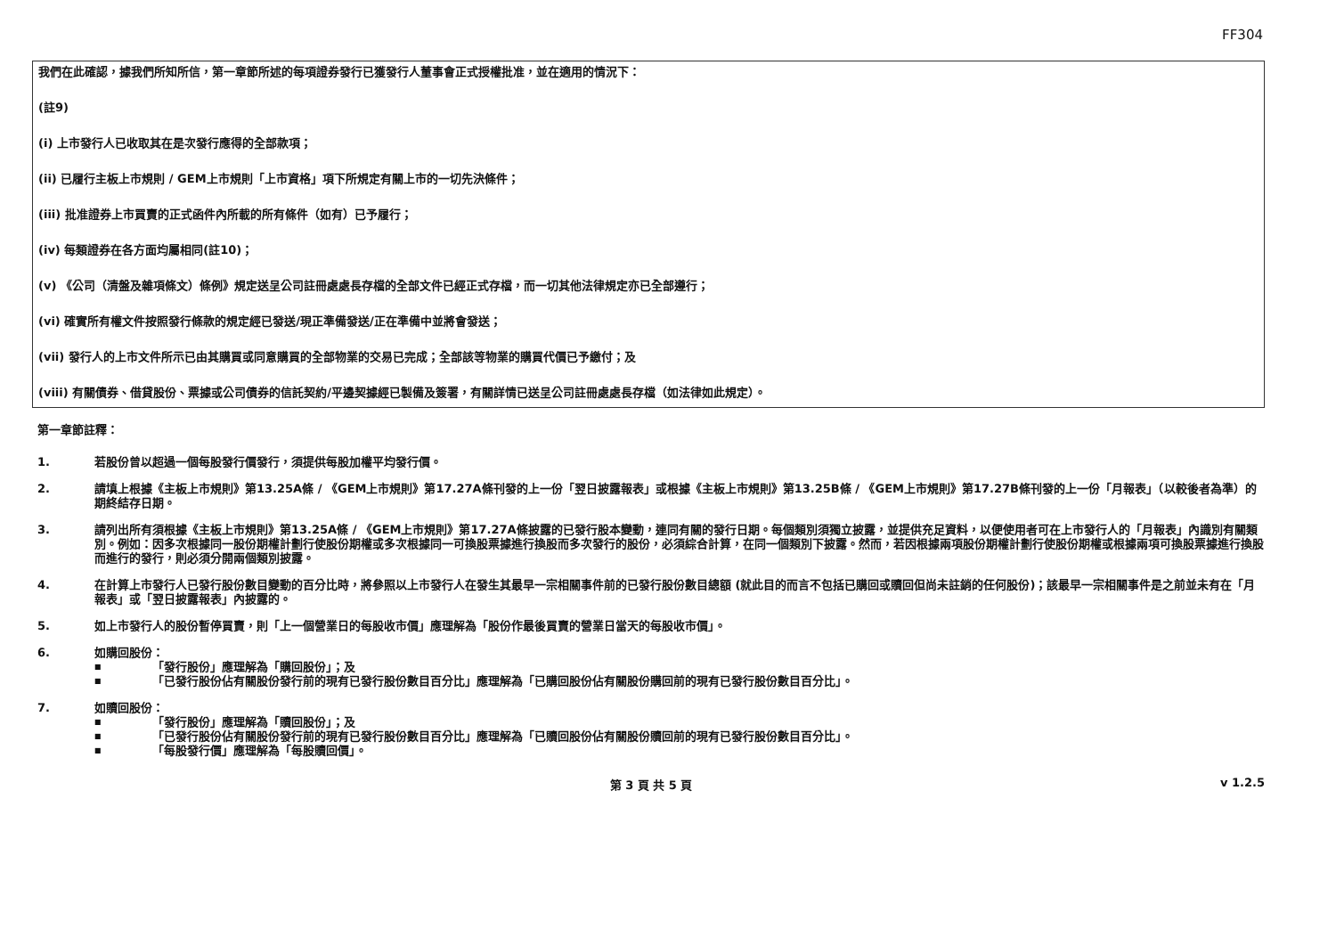FF304
我們在此確認，據我們所知所信，第一章節所述的每項證券發行已獲發行人董事會正式授權批准，並在適用的情況下：
(註9)
(i) 上市發行人已收取其在是次發行應得的全部款項；
(ii) 已履行主板上市規則 / GEM上市規則「上市資格」項下所規定有關上市的一切先決條件；
(iii) 批准證券上市買賣的正式函件內所載的所有條件（如有）已予履行；
(iv) 每類證券在各方面均屬相同(註10)；
(v) 《公司（清盤及雜項條文）條例》規定送呈公司註冊處處長存檔的全部文件已經正式存檔，而一切其他法律規定亦已全部遵行；
(vi) 確實所有權文件按照發行條款的規定經已發送/現正準備發送/正在準備中並將會發送；
(vii) 發行人的上市文件所示已由其購買或同意購買的全部物業的交易已完成；全部該等物業的購買代價已予繳付；及
(viii) 有關債券、借貸股份、票據或公司債券的信託契約/平邊契據經已製備及簽署，有關詳情已送呈公司註冊處處長存檔（如法律如此規定）。
第一章節註釋：
1. 若股份曾以超過一個每股發行價發行，須提供每股加權平均發行價。
2. 請填上根據《主板上市規則》第13.25A條 / 《GEM上市規則》第17.27A條刊發的上一份「翌日披露報表」或根據《主板上市規則》第13.25B條 / 《GEM上市規則》第17.27B條刊發的上一份「月報表」（以較後者為準）的期終結存日期。
3. 請列出所有須根據《主板上市規則》第13.25A條 / 《GEM上市規則》第17.27A條披露的已發行股本變動，連同有關的發行日期。每個類別須獨立披露，並提供充足資料，以便使用者可在上市發行人的「月報表」內識別有關類別。例如：因多次根據同一股份期權計劃行使股份期權或多次根據同一可換股票據進行換股而多次發行的股份，必須綜合計算，在同一個類別下披露。然而，若因根據兩項股份期權計劃行使股份期權或根據兩項可換股票據進行換股而進行的發行，則必須分開兩個類別披露。
4. 在計算上市發行人已發行股份數目變動的百分比時，將參照以上市發行人在發生其最早一宗相關事件前的已發行股份數目總額 (就此目的而言不包括已購回或贖回但尚未註銷的任何股份)；該最早一宗相關事件是之前並未有在「月報表」或「翌日披露報表」內披露的。
5. 如上市發行人的股份暫停買賣，則「上一個營業日的每股收市價」應理解為「股份作最後買賣的營業日當天的每股收市價」。
6. 如購回股份：
■ 「發行股份」應理解為「購回股份」；及
■ 「已發行股份佔有關股份發行前的現有已發行股份數目百分比」應理解為「已購回股份佔有關股份購回前的現有已發行股份數目百分比」。
7. 如贖回股份：
■ 「發行股份」應理解為「贖回股份」；及
■ 「已發行股份佔有關股份發行前的現有已發行股份數目百分比」應理解為「已贖回股份佔有關股份贖回前的現有已發行股份數目百分比」。
■ 「每股發行價」應理解為「每股贖回價」。
第 3 頁 共 5 頁 v 1.2.5